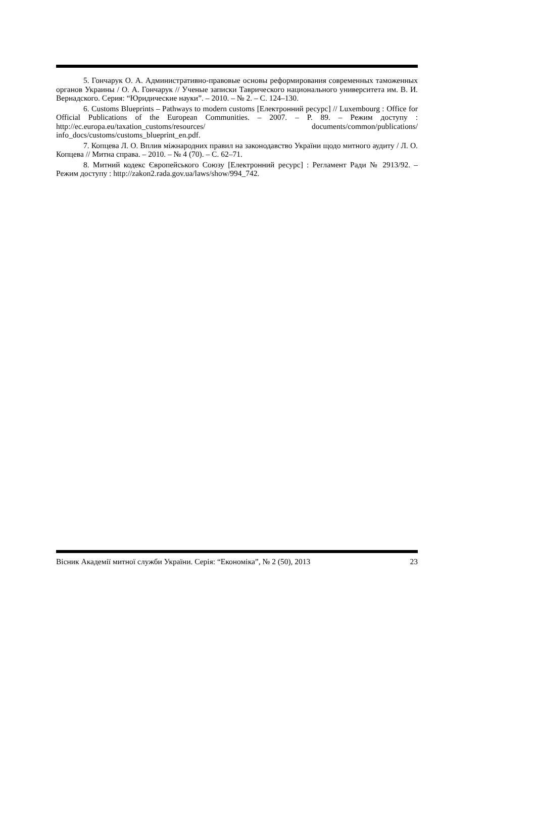5. Гончарук О. А. Административно-правовые основы реформирования современных таможенных органов Украины / О. А. Гончарук // Ученые записки Таврического националь­ного университета им. В. И. Вернадского. Серия: “Юридические науки”. – 2010. – № 2. – С. 124–130.
6. Customs Blueprints – Pathways to modern customs [Електронний ресурс] // Luxem­bourg : Office for Official Publications of the European Communities. – 2007. – P. 89. – Режим доступу : http://ec.europa.eu/taxation_customs/resources/ documents/common/publications/ info_docs/customs/customs_blueprint_en.pdf.
7. Копцева Л. О. Вплив міжнародних правил на законодавство України щодо митно­го аудиту / Л. О. Копцева // Митна справа. – 2010. – № 4 (70). – С. 62–71.
8. Митний кодекс Європейського Союзу [Електронний ресурс] : Регламент Ради № 2913/92. – Режим доступу : http://zakon2.rada.gov.ua/laws/show/994_742.
Вісник Академії митної служби України. Серія: “Економіка”, № 2 (50), 2013 23